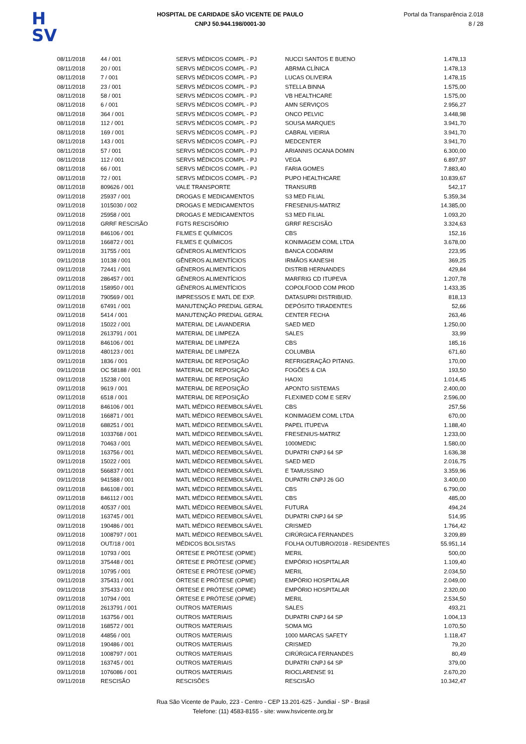H
SV
HOSPITAL DE CARIDADE SÃO VICENTE DE PAULO
CNPJ 50.944.198/0001-30
Portal da Transparência 2.018
8 / 28
| 08/11/2018 | 44 / 001 | SERVS MÉDICOS COMPL - PJ | NUCCI SANTOS E BUENO | 1.478,13 |
| 08/11/2018 | 20 / 001 | SERVS MÉDICOS COMPL - PJ | ABRMA CLÍNICA | 1.478,13 |
| 08/11/2018 | 7 / 001 | SERVS MÉDICOS COMPL - PJ | LUCAS OLIVEIRA | 1.478,15 |
| 08/11/2018 | 23 / 001 | SERVS MÉDICOS COMPL - PJ | STELLA BINNA | 1.575,00 |
| 08/11/2018 | 58 / 001 | SERVS MÉDICOS COMPL - PJ | VB HEALTHCARE | 1.575,00 |
| 08/11/2018 | 6 / 001 | SERVS MÉDICOS COMPL - PJ | AMN SERVIÇOS | 2.956,27 |
| 08/11/2018 | 364 / 001 | SERVS MÉDICOS COMPL - PJ | ONCO PELVIC | 3.448,98 |
| 08/11/2018 | 112 / 001 | SERVS MÉDICOS COMPL - PJ | SOUSA MARQUES | 3.941,70 |
| 08/11/2018 | 169 / 001 | SERVS MÉDICOS COMPL - PJ | CABRAL VIEIRIA | 3.941,70 |
| 08/11/2018 | 143 / 001 | SERVS MÉDICOS COMPL - PJ | MEDCENTER | 3.941,70 |
| 08/11/2018 | 57 / 001 | SERVS MÉDICOS COMPL - PJ | ARIANNIS OCANA DOMIN | 6.300,00 |
| 08/11/2018 | 112 / 001 | SERVS MÉDICOS COMPL - PJ | VEGA | 6.897,97 |
| 08/11/2018 | 66 / 001 | SERVS MÉDICOS COMPL - PJ | FARIA GOMES | 7.883,40 |
| 08/11/2018 | 72 / 001 | SERVS MÉDICOS COMPL - PJ | PUPO HEALTHCARE | 10.839,67 |
| 08/11/2018 | 809626 / 001 | VALE TRANSPORTE | TRANSURB | 542,17 |
| 09/11/2018 | 25937 / 001 | DROGAS E MEDICAMENTOS | S3 MED FILIAL | 5.359,34 |
| 09/11/2018 | 1015030 / 002 | DROGAS E MEDICAMENTOS | FRESENIUS-MATRIZ | 14.385,00 |
| 09/11/2018 | 25958 / 001 | DROGAS E MEDICAMENTOS | S3 MED FILIAL | 1.093,20 |
| 09/11/2018 | GRRF RESCISÃO | FGTS RESCISÓRIO | GRRF RESCISÃO | 3.324,63 |
| 09/11/2018 | 846106 / 001 | FILMES E QUÍMICOS | CBS | 152,16 |
| 09/11/2018 | 166872 / 001 | FILMES E QUÍMICOS | KONIMAGEM COML LTDA | 3.678,00 |
| 09/11/2018 | 31755 / 001 | GÊNEROS ALIMENTÍCIOS | BANCA CODARIM | 223,95 |
| 09/11/2018 | 10138 / 001 | GÊNEROS ALIMENTÍCIOS | IRMÃOS KANESHI | 369,25 |
| 09/11/2018 | 72441 / 001 | GÊNEROS ALIMENTÍCIOS | DISTRIB HERNANDES | 429,84 |
| 09/11/2018 | 286457 / 001 | GÊNEROS ALIMENTÍCIOS | MARFRIG CD ITUPEVA | 1.207,78 |
| 09/11/2018 | 158950 / 001 | GÊNEROS ALIMENTÍCIOS | COPOLFOOD COM PROD | 1.433,35 |
| 09/11/2018 | 790569 / 001 | IMPRESSOS E MATL DE EXP. | DATASUPRI DISTRIBUID. | 818,13 |
| 09/11/2018 | 67491 / 001 | MANUTENÇÃO PREDIAL GERAL | DEPÓSITO TIRADENTES | 52,66 |
| 09/11/2018 | 5414 / 001 | MANUTENÇÃO PREDIAL GERAL | CENTER FECHA | 263,46 |
| 09/11/2018 | 15022 / 001 | MATERIAL DE LAVANDERIA | SAED MED | 1.250,00 |
| 09/11/2018 | 2613791 / 001 | MATERIAL DE LIMPEZA | SALES | 33,99 |
| 09/11/2018 | 846106 / 001 | MATERIAL DE LIMPEZA | CBS | 185,16 |
| 09/11/2018 | 480123 / 001 | MATERIAL DE LIMPEZA | COLUMBIA | 671,60 |
| 09/11/2018 | 1836 / 001 | MATERIAL DE REPOSIÇÃO | REFRIGERAÇÃO PITANG. | 170,00 |
| 09/11/2018 | OC 58188 / 001 | MATERIAL DE REPOSIÇÃO | FOGÕES & CIA | 193,50 |
| 09/11/2018 | 15238 / 001 | MATERIAL DE REPOSIÇÃO | HAOXI | 1.014,45 |
| 09/11/2018 | 9619 / 001 | MATERIAL DE REPOSIÇÃO | APONTO SISTEMAS | 2.400,00 |
| 09/11/2018 | 6518 / 001 | MATERIAL DE REPOSIÇÃO | FLEXIMED COM E SERV | 2.596,00 |
| 09/11/2018 | 846106 / 001 | MATL MÉDICO REEMBOLSÁVEL | CBS | 257,56 |
| 09/11/2018 | 166871 / 001 | MATL MÉDICO REEMBOLSÁVEL | KONIMAGEM COML LTDA | 670,00 |
| 09/11/2018 | 688251 / 001 | MATL MÉDICO REEMBOLSÁVEL | PAPEL ITUPEVA | 1.188,40 |
| 09/11/2018 | 1033768 / 001 | MATL MÉDICO REEMBOLSÁVEL | FRESENIUS-MATRIZ | 1.233,00 |
| 09/11/2018 | 70463 / 001 | MATL MÉDICO REEMBOLSÁVEL | 1000MEDIC | 1.580,00 |
| 09/11/2018 | 163756 / 001 | MATL MÉDICO REEMBOLSÁVEL | DUPATRI CNPJ 64 SP | 1.636,38 |
| 09/11/2018 | 15022 / 001 | MATL MÉDICO REEMBOLSÁVEL | SAED MED | 2.016,75 |
| 09/11/2018 | 566837 / 001 | MATL MÉDICO REEMBOLSÁVEL | E TAMUSSINO | 3.359,96 |
| 09/11/2018 | 941588 / 001 | MATL MÉDICO REEMBOLSÁVEL | DUPATRI CNPJ 26 GO | 3.400,00 |
| 09/11/2018 | 846108 / 001 | MATL MÉDICO REEMBOLSÁVEL | CBS | 6.790,00 |
| 09/11/2018 | 846112 / 001 | MATL MÉDICO REEMBOLSÁVEL | CBS | 485,00 |
| 09/11/2018 | 40537 / 001 | MATL MÉDICO REEMBOLSÁVEL | FUTURA | 494,24 |
| 09/11/2018 | 163745 / 001 | MATL MÉDICO REEMBOLSÁVEL | DUPATRI CNPJ 64 SP | 514,95 |
| 09/11/2018 | 190486 / 001 | MATL MÉDICO REEMBOLSÁVEL | CRISMED | 1.764,42 |
| 09/11/2018 | 1008797 / 001 | MATL MÉDICO REEMBOLSÁVEL | CIRÚRGICA FERNANDES | 3.209,89 |
| 09/11/2018 | OUT/18 / 001 | MÉDICOS BOLSISTAS | FOLHA OUTUBRO/2018 - RESIDENTES | 55.951,14 |
| 09/11/2018 | 10793 / 001 | ÓRTESE E PRÓTESE (OPME) | MERIL | 500,00 |
| 09/11/2018 | 375448 / 001 | ÓRTESE E PRÓTESE (OPME) | EMPÓRIO HOSPITALAR | 1.109,40 |
| 09/11/2018 | 10795 / 001 | ÓRTESE E PRÓTESE (OPME) | MERIL | 2.034,50 |
| 09/11/2018 | 375431 / 001 | ÓRTESE E PRÓTESE (OPME) | EMPÓRIO HOSPITALAR | 2.049,00 |
| 09/11/2018 | 375433 / 001 | ÓRTESE E PRÓTESE (OPME) | EMPÓRIO HOSPITALAR | 2.320,00 |
| 09/11/2018 | 10794 / 001 | ÓRTESE E PRÓTESE (OPME) | MERIL | 2.534,50 |
| 09/11/2018 | 2613791 / 001 | OUTROS MATERIAIS | SALES | 493,21 |
| 09/11/2018 | 163756 / 001 | OUTROS MATERIAIS | DUPATRI CNPJ 64 SP | 1.004,13 |
| 09/11/2018 | 168572 / 001 | OUTROS MATERIAIS | SOMA MG | 1.070,50 |
| 09/11/2018 | 44856 / 001 | OUTROS MATERIAIS | 1000 MARCAS SAFETY | 1.118,47 |
| 09/11/2018 | 190486 / 001 | OUTROS MATERIAIS | CRISMED | 79,20 |
| 09/11/2018 | 1008797 / 001 | OUTROS MATERIAIS | CIRÚRGICA FERNANDES | 80,49 |
| 09/11/2018 | 163745 / 001 | OUTROS MATERIAIS | DUPATRI CNPJ 64 SP | 379,00 |
| 09/11/2018 | 1076086 / 001 | OUTROS MATERIAIS | RIOCLARENSE 91 | 2.670,20 |
| 09/11/2018 | RESCISÃO | RESCISÕES | RESCISÃO | 10.342,47 |
Rua São Vicente de Paulo, 223 - Centro - CEP 13.201-625 - Jundiaí - SP - Brasil
Telefone: (11) 4583-8155 - site: www.hsvicente.org.br